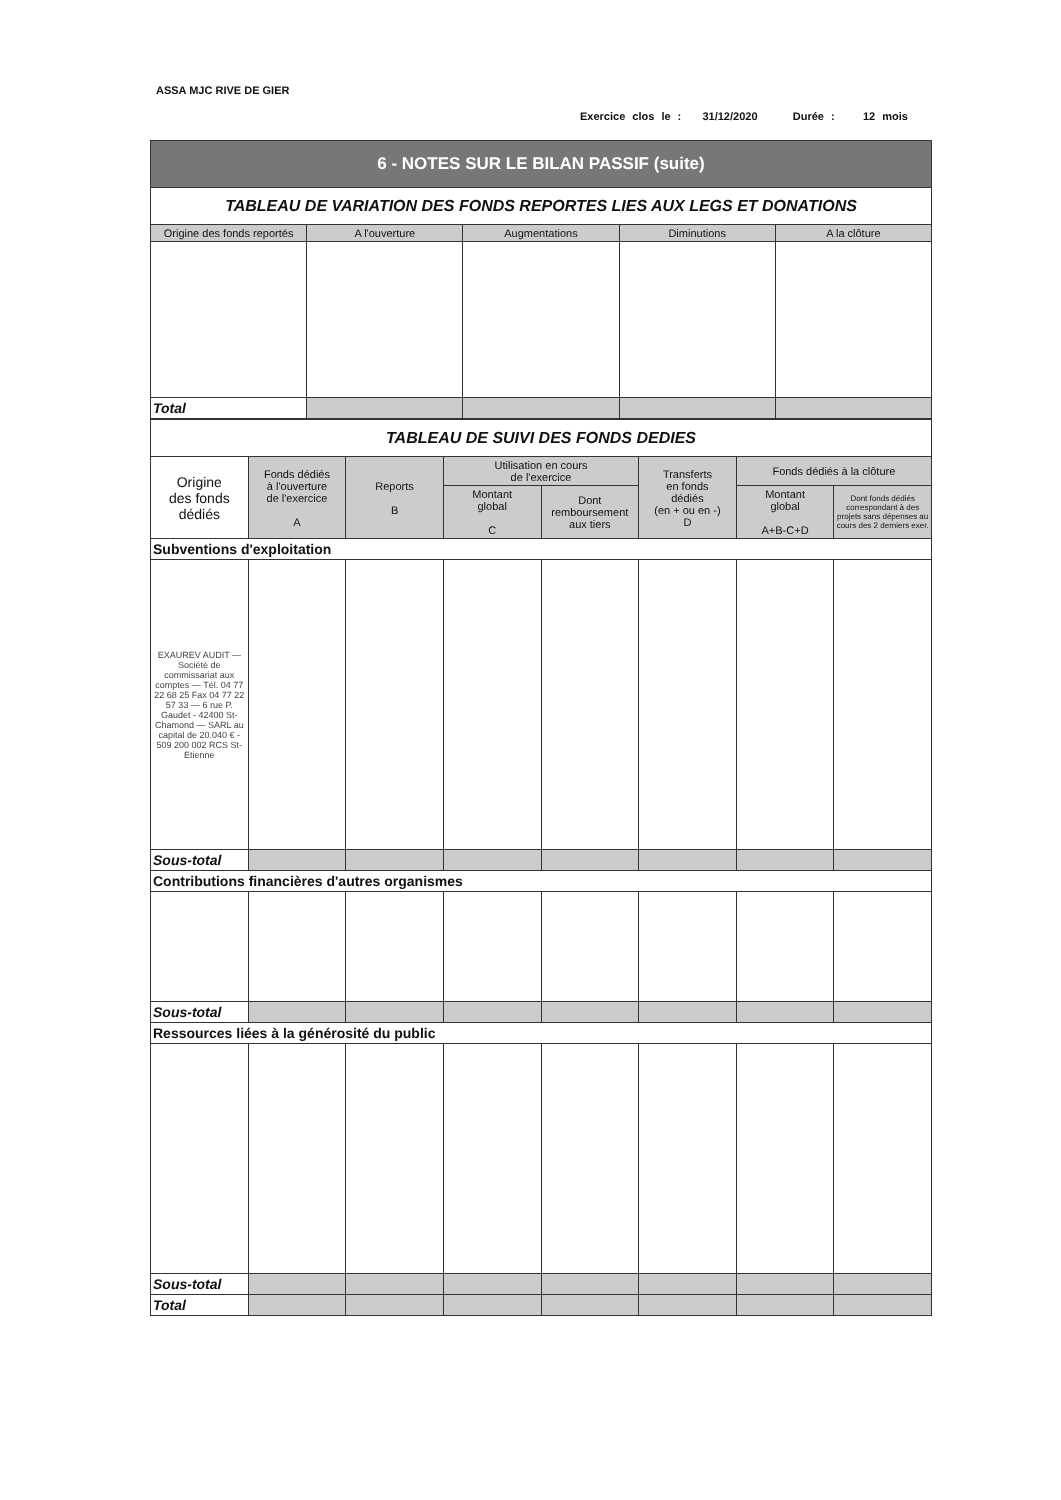ASSA MJC RIVE DE GIER
Exercice clos le : 31/12/2020 Durée : 12 mois
| 6 - NOTES SUR LE BILAN PASSIF (suite) | | | | |
| TABLEAU DE VARIATION DES FONDS REPORTES LIES AUX LEGS ET DONATIONS | | | | |
| Origine des fonds reportés | A l'ouverture | Augmentations | Diminutions | A la clôture |
| Total | | | | |
| TABLEAU DE SUIVI DES FONDS DEDIES | | | | | | | |
| Origine des fonds dédiés | Fonds dédiés à l'ouverture de l'exercice A | Reports B | Utilisation en cours de l'exercice | | Transferts en fonds dédiés (en + ou en -) D | Fonds dédiés à la clôture | |
| | | | Montant global C | Dont remboursement aux tiers | | Montant global A+B-C+D | Dont fonds dédiés correspondant à des projets sans dépenses au cours des 2 derniers exer. |
| Subventions d'exploitation | | | | | | | |
| EXAUREV AUDIT — Société de commissariat aux comptes — Tél. 04 77 22 68 25 Fax 04 77 22 57 33 — 6 rue P. Gaudet - 42400 St-Chamond — SARL au capital de 20.040 € - 509 200 002 RCS St-Etienne | | | | | | | |
| Sous-total | | | | | | | |
| Contributions financières d'autres organismes | | | | | | | |
| Sous-total | | | | | | | |
| Ressources liées à la générosité du public | | | | | | | |
| Sous-total | | | | | | | |
| Total | | | | | | | |